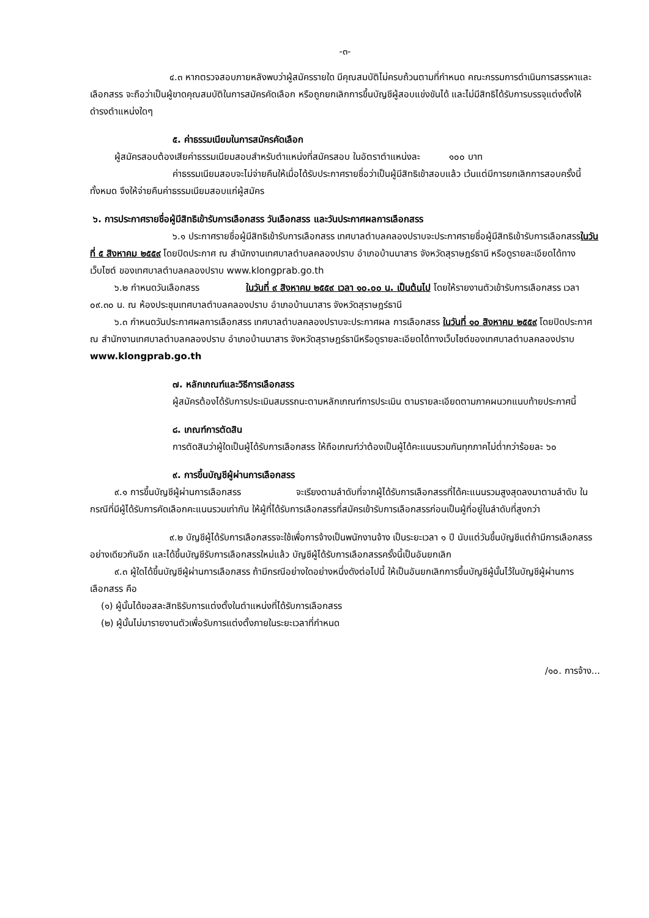-๓-
๔.๓ หากตรวจสอบภายหลังพบว่าผู้สมัครรายใด มีคุณสมบัติไม่ครบถ้วนตามที่กำหนด คณะกรรมการดำเนินการสรรหาและเลือกสรร จะถือว่าเป็นผู้ขาดคุณสมบัติในการสมัครคัดเลือก หรือถูกยกเลิกการขึ้นบัญชีผู้สอบแข่งขันได้ และไม่มีสิทธิได้รับการบรรจุแต่งตั้งให้ดำรงตำแหน่งใดๆ
๕. ค่าธรรมเนียมในการสมัครคัดเลือก
ผู้สมัครสอบต้องเสียค่าธรรมเนียมสอบสำหรับตำแหน่งที่สมัครสอบ ในอัตราตำแหน่งละ ๑๐๐ บาท
ค่าธรรมเนียมสอบจะไม่จ่ายคืนให้เมื่อได้รับประกาศรายชื่อว่าเป็นผู้มีสิทธิเข้าสอบแล้ว เว้นแต่มีการยกเลิกการสอบครั้งนี้ทั้งหมด จึงให้จ่ายคืนค่าธรรมเนียมสอบแก่ผู้สมัคร
๖. การประกาศรายชื่อผู้มีสิทธิเข้ารับการเลือกสรร วันเลือกสรร และวันประกาศผลการเลือกสรร
๖.๑ ประกาศรายชื่อผู้มีสิทธิเข้ารับการเลือกสรร เทศบาลตำบลคลองปราบจะประกาศรายชื่อผู้มีสิทธิเข้ารับการเลือกสรรในวันที่ ๕ สิงหาคม ๒๕๕๙ โดยปิดประกาศ ณ สำนักงานเทศบาลตำบลคลองปราบ อำเภอบ้านนาสาร จังหวัดสุราษฎร์ธานี หรือดูรายละเอียดได้ทางเว็บไซต์ ของเทศบาลตำบลคลองปราบ www.klongprab.go.th
๖.๒ กำหนดวันเลือกสรร ในวันที่ ๙ สิงหาคม ๒๕๕๙ เวลา ๑๐.๐๐ น. เป็นต้นไป โดยให้รายงานตัวเข้ารับการเลือกสรร เวลา ๐๙.๓๐ น. ณ ห้องประชุมเทศบาลตำบลคลองปราบ อำเภอบ้านนาสาร จังหวัดสุราษฎร์ธานี
๖.๓ กำหนดวันประกาศผลการเลือกสรร เทศบาลตำบลคลองปราบจะประกาศผล การเลือกสรร ในวันที่ ๑๐ สิงหาคม ๒๕๕๙ โดยปิดประกาศ ณ สำนักงานเทศบาลตำบลคลองปราบ อำเภอบ้านนาสาร จังหวัดสุราษฎร์ธานีหรือดูรายละเอียดได้ทางเว็บไซต์ของเทศบาลตำบลคลองปราบ www.klongprab.go.th
๗. หลักเกณฑ์และวิธีการเลือกสรร
ผู้สมัครต้องได้รับการประเมินสมรรถนะตามหลักเกณฑ์การประเมิน ตามรายละเอียดตามภาคผนวกแนบท้ายประกาศนี้
๘. เกณฑ์การตัดสิน
การตัดสินว่าผู้ใดเป็นผู้ได้รับการเลือกสรร ให้ถือเกณฑ์ว่าต้องเป็นผู้ได้คะแนนรวมกันทุกภาคไม่ต่ำกว่าร้อยละ ๖๐
๙. การขึ้นบัญชีผู้ผ่านการเลือกสรร
๙.๑ การขึ้นบัญชีผู้ผ่านการเลือกสรร จะเรียงตามลำดับที่จากผู้ได้รับการเลือกสรรที่ได้คะแนนรวมสูงสุดลงมาตามลำดับ ในกรณีที่มีผู้ได้รับการคัดเลือกคะแนนรวมเท่ากัน ให้ผู้ที่ได้รับการเลือกสรรที่สมัครเข้ารับการเลือกสรรก่อนเป็นผู้ที่อยู่ในลำดับที่สูงกว่า
๙.๒ บัญชีผู้ได้รับการเลือกสรรจะใช้เพื่อการจ้างเป็นพนักงานจ้าง เป็นระยะเวลา ๑ ปี นับแต่วันขึ้นบัญชีแต่ถ้ามีการเลือกสรรอย่างเดียวกันอีก และได้ขึ้นบัญชีรับการเลือกสรรใหม่แล้ว บัญชีผู้ได้รับการเลือกสรรครั้งนี้เป็นอันยกเลิก
๙.๓ ผู้ใดได้ขึ้นบัญชีผู้ผ่านการเลือกสรร ถ้ามีกรณีอย่างใดอย่างหนึ่งดังต่อไปนี้ ให้เป็นอันยกเลิกการขึ้นบัญชีผู้นั้นไว้ในบัญชีผู้ผ่านการเลือกสรร คือ
(๑) ผู้นั้นได้ขอสละสิทธิรับการแต่งตั้งในตำแหน่งที่ได้รับการเลือกสรร
(๒) ผู้นั้นไม่มารายงานตัวเพื่อรับการแต่งตั้งภายในระยะเวลาที่กำหนด
/๑๐. การจ้าง...